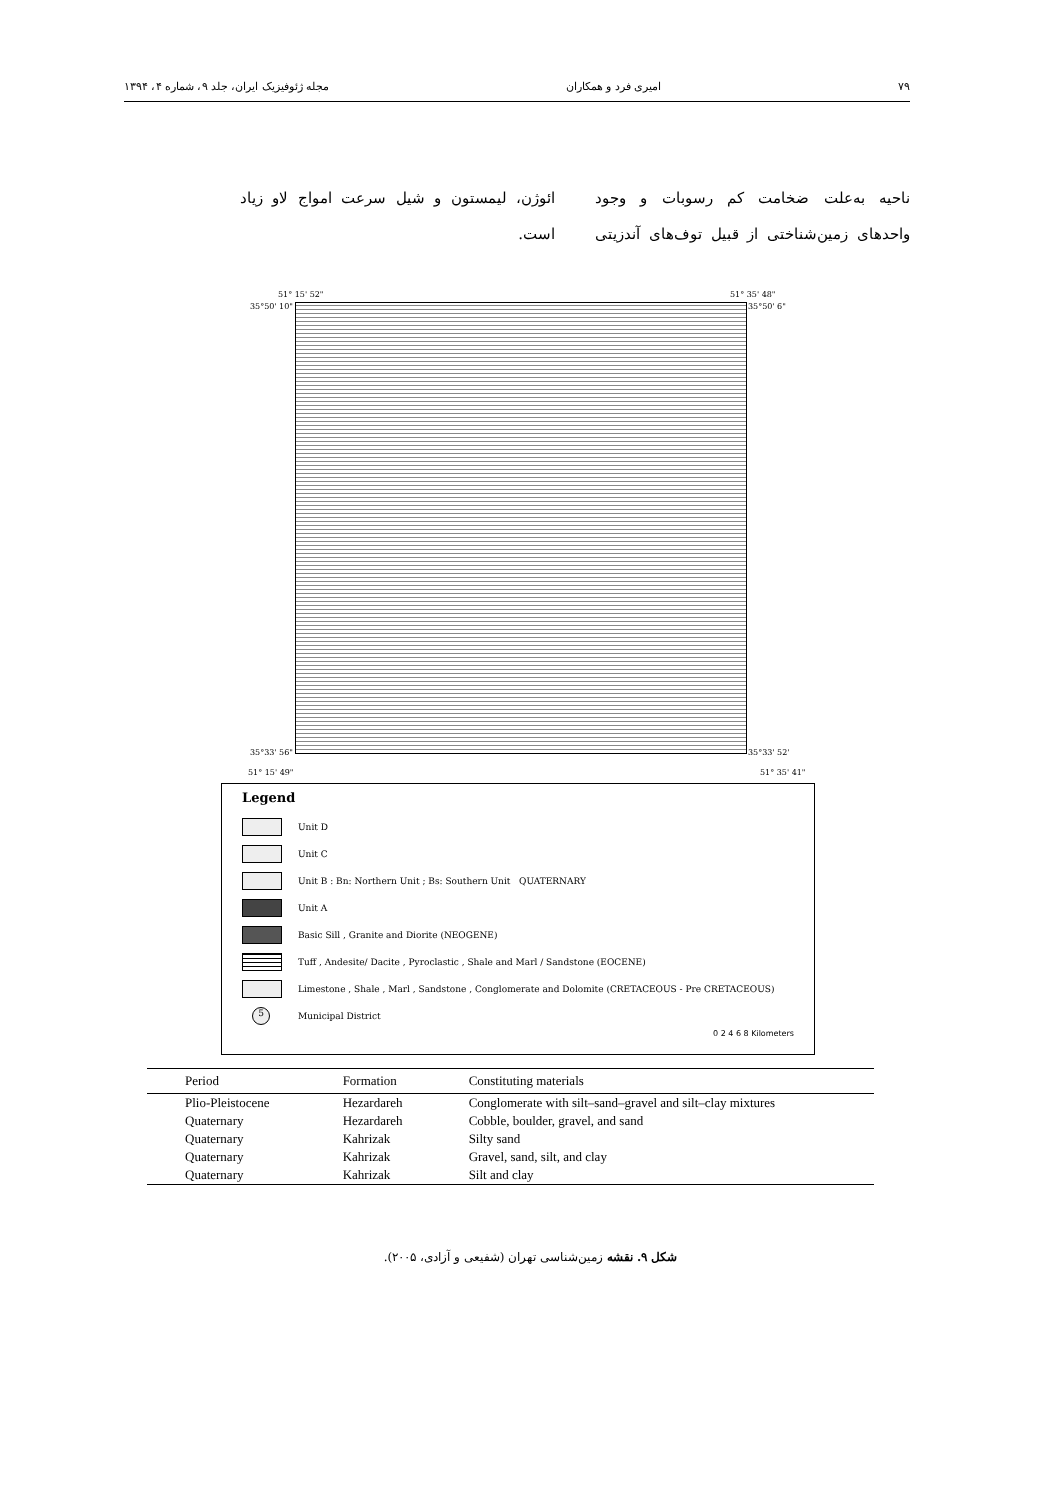۷۹ امیری فرد و همکاران مجله ژئوفیزیک ایران، جلد ۹، شماره ۴، ۱۳۹۴
ناحیه به‌علت ضخامت کم رسوبات و وجود واحدهای زمین‌شناختی از قبیل توف‌های آندزیتی ائوژن، لیمستون و شیل سرعت امواج لاو زیاد است.
51° 15' 52" 51° 35' 48"
35°50' 10" 35°50' 6"
35°33' 56" 35°33' 52'
51° 15' 49" 51° 35' 41"
Legend
Unit D
Unit C
Unit B : Bn: Northern Unit ; Bs: Southern Unit QUATERNARY
Unit A
Basic Sill , Granite and Diorite (NEOGENE)
Tuff , Andesite/ Dacite , Pyroclastic , Shale and Marl / Sandstone (EOCENE)
Limestone , Shale , Marl , Sandstone , Conglomerate and Dolomite (CRETACEOUS - Pre CRETACEOUS)
5
Municipal District
0 2 4 6 8 Kilometers
| Period | Formation | Constituting materials |
| --- | --- | --- |
| Plio-Pleistocene | Hezardareh | Conglomerate with silt–sand–gravel and silt–clay mixtures |
| Quaternary | Hezardareh | Cobble, boulder, gravel, and sand |
| Quaternary | Kahrizak | Silty sand |
| Quaternary | Kahrizak | Gravel, sand, silt, and clay |
| Quaternary | Kahrizak | Silt and clay |
شکل ۹. نقشه زمین‌شناسی تهران (شفیعی و آزادی، ۲۰۰۵).